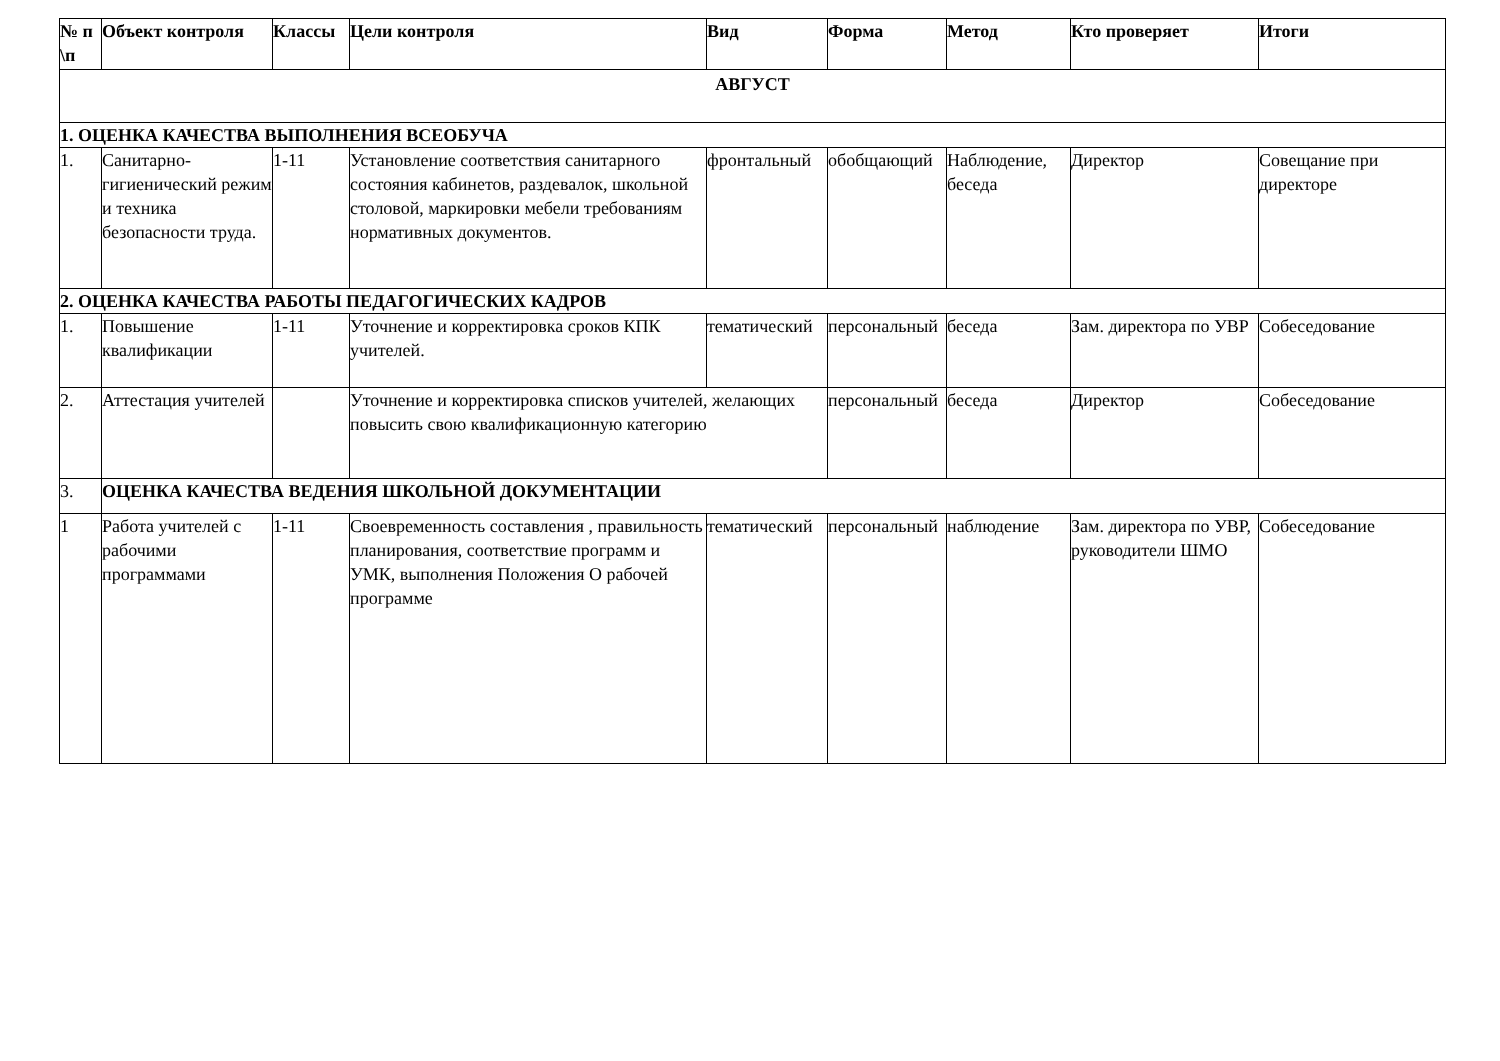| № п \п | Объект контроля | Классы | Цели контроля | Вид | Форма | Метод | Кто проверяет | Итоги |
| --- | --- | --- | --- | --- | --- | --- | --- | --- |
| АВГУСТ | | | | | | | | |
| 1. ОЦЕНКА КАЧЕСТВА ВЫПОЛНЕНИЯ ВСЕОБУЧА | | | | | | | | |
| 1. | Санитарно-гигиенический режим и техника безопасности труда. | 1-11 | Установление соответствия санитарного состояния кабинетов, раздевалок, школьной столовой, маркировки мебели требованиям нормативных документов. | фронтальный | обобщающий | Наблюдение, беседа | Директор | Совещание при директоре |
| 2. ОЦЕНКА КАЧЕСТВА РАБОТЫ ПЕДАГОГИЧЕСКИХ КАДРОВ | | | | | | | | |
| 1. | Повышение квалификации | 1-11 | Уточнение и корректировка сроков КПК учителей. | тематический | персональный | беседа | Зам. директора по УВР | Собеседование |
| 2. | Аттестация учителей | | Уточнение и корректировка списков учителей, желающих повысить свою квалификационную категорию | | персональный | беседа | Директор | Собеседование |
| 3. | ОЦЕНКА КАЧЕСТВА ВЕДЕНИЯ ШКОЛЬНОЙ ДОКУМЕНТАЦИИ | | | | | | | |
| 1 | Работа учителей с рабочими программами | 1-11 | Своевременность составления , правильность планирования, соответствие программ и УМК, выполнения Положения О рабочей программе | тематический | персональный | наблюдение | Зам. директора по УВР, руководители ШМО | Собеседование |